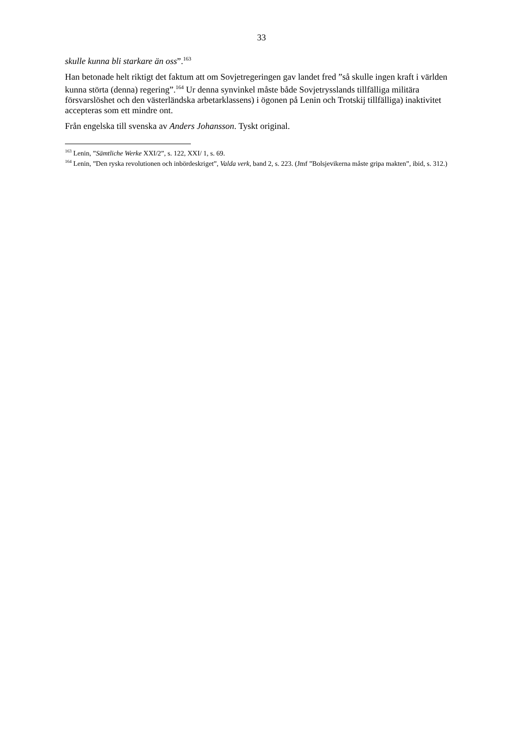33
skulle kunna bli starkare än oss”.<sup>163</sup>
Han betonade helt riktigt det faktum att om Sovjetregeringen gav landet fred ”så skulle ingen kraft i världen kunna störta (denna) regering”.<sup>164</sup> Ur denna synvinkel måste både Sovjetrysslands tillfälliga militära försvarslöshet och den västerländska arbetarklassens) i ögonen på Lenin och Trotskij tillfälliga) inaktivitet accepteras som ett mindre ont.
Från engelska till svenska av Anders Johansson. Tyskt original.
<sup>163</sup> Lenin, ”Sämtliche Werke XXI/2”, s. 122, XXI/ 1, s. 69.
<sup>164</sup> Lenin, ”Den ryska revolutionen och inbördeskriget”, Valda verk, band 2, s. 223. (Jmf ”Bolsjevikerna måste gripa makten”, ibid, s. 312.)